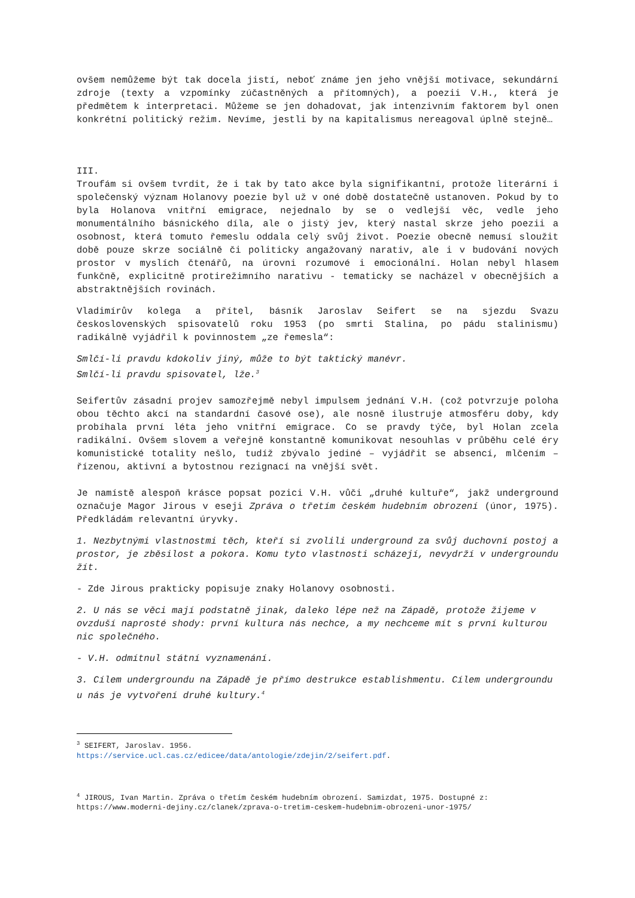ovšem nemůžeme být tak docela jistí, neboť známe jen jeho vnější motivace, sekundární zdroje (texty a vzpomínky zúčastněných a přítomných), a poezii V.H., která je předmětem k interpretaci. Můžeme se jen dohadovat, jak intenzivním faktorem byl onen konkrétní politický režim. Nevíme, jestli by na kapitalismus nereagoval úplně stejně…
III.
Troufám si ovšem tvrdit, že i tak by tato akce byla signifikantní, protože literární i společenský význam Holanovy poezie byl už v oné době dostatečně ustanoven. Pokud by to byla Holanova vnitřní emigrace, nejednalo by se o vedlejší věc, vedle jeho monumentálního básnického díla, ale o jistý jev, který nastal skrze jeho poezii a osobnost, která tomuto řemeslu oddala celý svůj život. Poezie obecně nemusí sloužit době pouze skrze sociálně či politicky angažovaný narativ, ale i v budování nových prostor v myslích čtenářů, na úrovni rozumové i emocionální. Holan nebyl hlasem funkčně, explicitně protirežimního narativu - tematicky se nacházel v obecnějších a abstraktnějších rovinách.
Vladimírův kolega a přítel, básník Jaroslav Seifert se na sjezdu Svazu československých spisovatelů roku 1953 (po smrti Stalina, po pádu stalinismu) radikálně vyjádřil k povinnostem „ze řemesla“:
Smlčí-li pravdu kdokoliv jiný, může to být taktický manévr.
Smlčí-li pravdu spisovatel, lže.<sup>3</sup>
Seifertův zásadní projev samozřejmě nebyl impulsem jednání V.H. (což potvrzuje poloha obou těchto akcí na standardní časové ose), ale nosně ilustruje atmosféru doby, kdy probíhala první léta jeho vnitřní emigrace. Co se pravdy týče, byl Holan zcela radikální. Ovšem slovem a veřejně konstantně komunikovat nesouhlas v průběhu celé éry komunistické totality nešlo, tudíž zbývalo jediné – vyjádřit se absencí, mlčením – řízenou, aktivní a bytostnou rezignací na vnější svět.
Je namístě alespoň krásce popsat pozici V.H. vůči „druhé kultuře“, jakž underground označuje Magor Jirous v eseji Zpráva o třetím českém hudebním obrození (únor, 1975). Předkládám relevantní úryvky.
1. Nezbytnými vlastnostmi těch, kteří si zvolili underground za svůj duchovní postoj a prostor, je zběsilost a pokora. Komu tyto vlastnosti scházejí, nevydrží v undergroundu žít.
- Zde Jirous prakticky popisuje znaky Holanovy osobnosti.
2. U nás se věci mají podstatně jinak, daleko lépe než na Západě, protože žijeme v ovzduší naprosté shody: první kultura nás nechce, a my nechceme mít s první kulturou nic společného.
- V.H. odmítnul státní vyznamenání.
3. Cílem undergroundu na Západě je přímo destrukce establishmentu. Cílem undergroundu u nás je vytvoření druhé kultury.<sup>4</sup>
<sup>3</sup> SEIFERT, Jaroslav. 1956.
https://service.ucl.cas.cz/edicee/data/antologie/zdejin/2/seifert.pdf.
<sup>4</sup> JIROUS, Ivan Martin. Zpráva o třetím českém hudebním obrození. Samizdat, 1975. Dostupné z: https://www.moderni-dejiny.cz/clanek/zprava-o-tretim-ceskem-hudebnim-obrozeni-unor-1975/